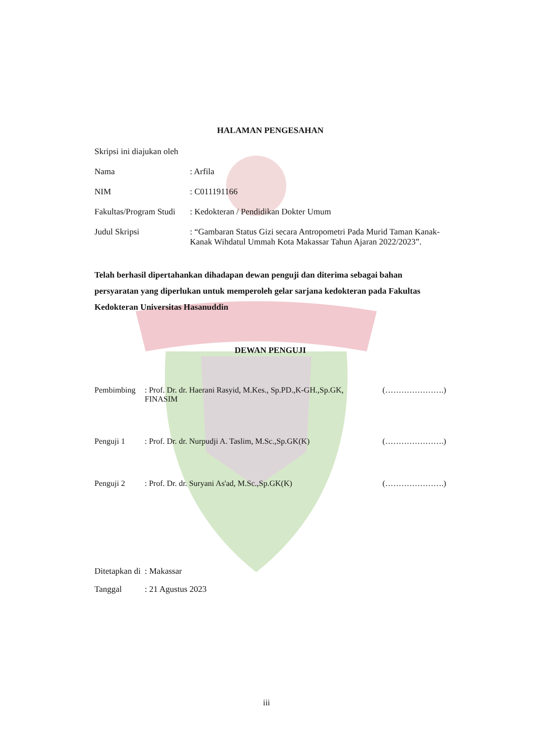HALAMAN PENGESAHAN
Skripsi ini diajukan oleh
Nama : Arfila
NIM : C011191166
Fakultas/Program Studi
: Kedokteran / Pendidikan Dokter Umum
Judul Skripsi : “Gambaran Status Gizi secara Antropometri Pada Murid Taman Kanak-Kanak Wihdatul Ummah Kota Makassar Tahun Ajaran 2022/2023”.
Telah berhasil dipertahankan dihadapan dewan penguji dan diterima sebagai bahan persyaratan yang diperlukan untuk memperoleh gelar sarjana kedokteran pada Fakultas Kedokteran Universitas Hasanuddin
DEWAN PENGUJI
Pembimbing : Prof. Dr. dr. Haerani Rasyid, M.Kes., Sp.PD.,K-GH.,Sp.GK, FINASIM
(………………….)
Penguji 1 : Prof. Dr. dr. Nurpudji A. Taslim, M.Sc.,Sp.GK(K)
(………………….)
Penguji 2 : Prof. Dr. dr. Suryani As'ad, M.Sc.,Sp.GK(K)
(………………….)
Ditetapkan di
: Makassar
Tanggal : 21 Agustus 2023
iii